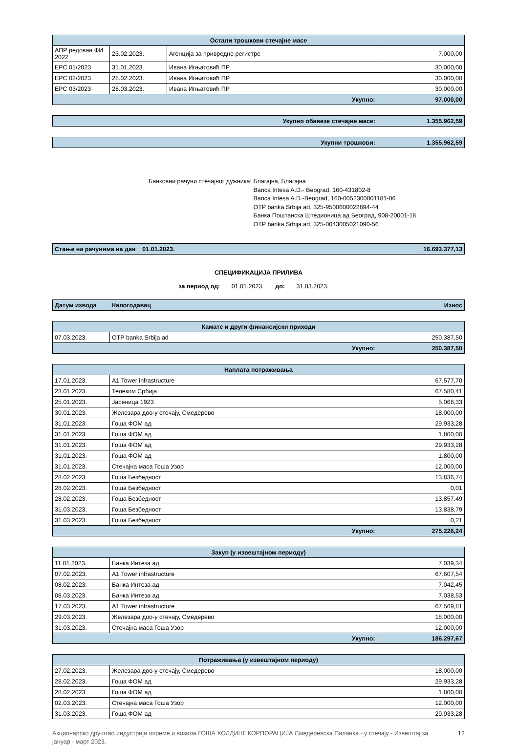| Остали трошкови стечајне масе | | | |
| --- | --- | --- | --- |
| АПР редован ФИ 2022 | 23.02.2023. | Агенција за привредне регистре | 7.000,00 |
| ЕРС 01/2023 | 31.01.2023. | Ивана Игњатовић ПР | 30.000,00 |
| ЕРС 02/2023 | 28.02.2023. | Ивана Игњатовић ПР | 30.000,00 |
| ЕРС 03/2023 | 28.03.2023. | Ивана Игњатовић ПР | 30.000,00 |
| Укупно: | | | 97.000,00 |
| Укупно обавезе стечајне масе: | 1.355.962,59 |
| Укупни трошкови: | 1.355.962,59 |
Банковни рачуни стечајног дужника:
Благајна, Благајна
Banca Intesa A.D.- Beograd, 160-431802-8
Banca Intesa A.D.-Beograd, 160-0052300001181-06
OTP banka Srbija ad, 325-9500600022894-44
Банка Поштанска Штедионица ад Београд, 908-20001-18
OTP banka Srbija ad, 325-0043005021090-56
| Стање на рачунима на дан 01.01.2023. | 16.693.377,13 |
СПЕЦИФИКАЦИЈА ПРИЛИВА
за период од: 01.01.2023. до: 31.03.2023.
| Датум извода | Налогодавац | Износ |
| Камате и други финансијски приходи | | |
| --- | --- | --- |
| 07.03.2023. | OTP banka Srbija ad | 250.387,50 |
| Укупно: | | 250.387,50 |
| Наплата потраживања | | |
| --- | --- | --- |
| 17.01.2023. | A1 Tower infrastructure | 67.577,70 |
| 23.01.2023. | Телеком Србија | 67.580,41 |
| 25.01.2023. | Јасеница 1923 | 5.068,33 |
| 30.01.2023. | Железара доо-у стечају, Смедерево | 18.000,00 |
| 31.01.2023. | Гоша ФОМ ад | 29.933,28 |
| 31.01.2023. | Гоша ФОМ ад | 1.800,00 |
| 31.01.2023. | Гоша ФОМ ад | 29.933,28 |
| 31.01.2023. | Гоша ФОМ ад | 1.800,00 |
| 31.01.2023. | Стечајна маса Гоша Узор | 12.000,00 |
| 28.02.2023. | Гоша Безбедност | 13.836,74 |
| 28.02.2023. | Гоша Безбедност | 0,01 |
| 28.02.2023. | Гоша Безбедност | 13.857,49 |
| 31.03.2023. | Гоша Безбедност | 13.838,79 |
| 31.03.2023. | Гоша Безбедност | 0,21 |
| Укупно: | | 275.226,24 |
| Закуп (у извештајном периоду) | | |
| --- | --- | --- |
| 11.01.2023. | Банка Интеза ад | 7.039,34 |
| 07.02.2023. | A1 Tower infrastructure | 67.607,54 |
| 08.02.2023. | Банка Интеза ад | 7.042,45 |
| 08.03.2023. | Банка Интеза ад | 7.038,53 |
| 17.03.2023. | A1 Tower infrastructure | 67.569,81 |
| 29.03.2023. | Железара доо-у стечају, Смедерево | 18.000,00 |
| 31.03.2023. | Стечајна маса Гоша Узор | 12.000,00 |
| Укупно: | | 186.297,67 |
| Потраживања (у извештајном периоду) | | |
| --- | --- | --- |
| 27.02.2023. | Железара доо-у стечају, Смедерево | 18.000,00 |
| 28.02.2023. | Гоша ФОМ ад | 29.933,28 |
| 28.02.2023. | Гоша ФОМ ад | 1.800,00 |
| 02.03.2023. | Стечајна маса Гоша Узор | 12.000,00 |
| 31.03.2023. | Гоша ФОМ ад | 29.933,28 |
Акционарско друштво индустрија опреме и возила ГОША ХОЛДИНГ КОРПОРАЦИЈА Смедеревска Паланка - у стечају - Извештај за јануар - март 2023.
12